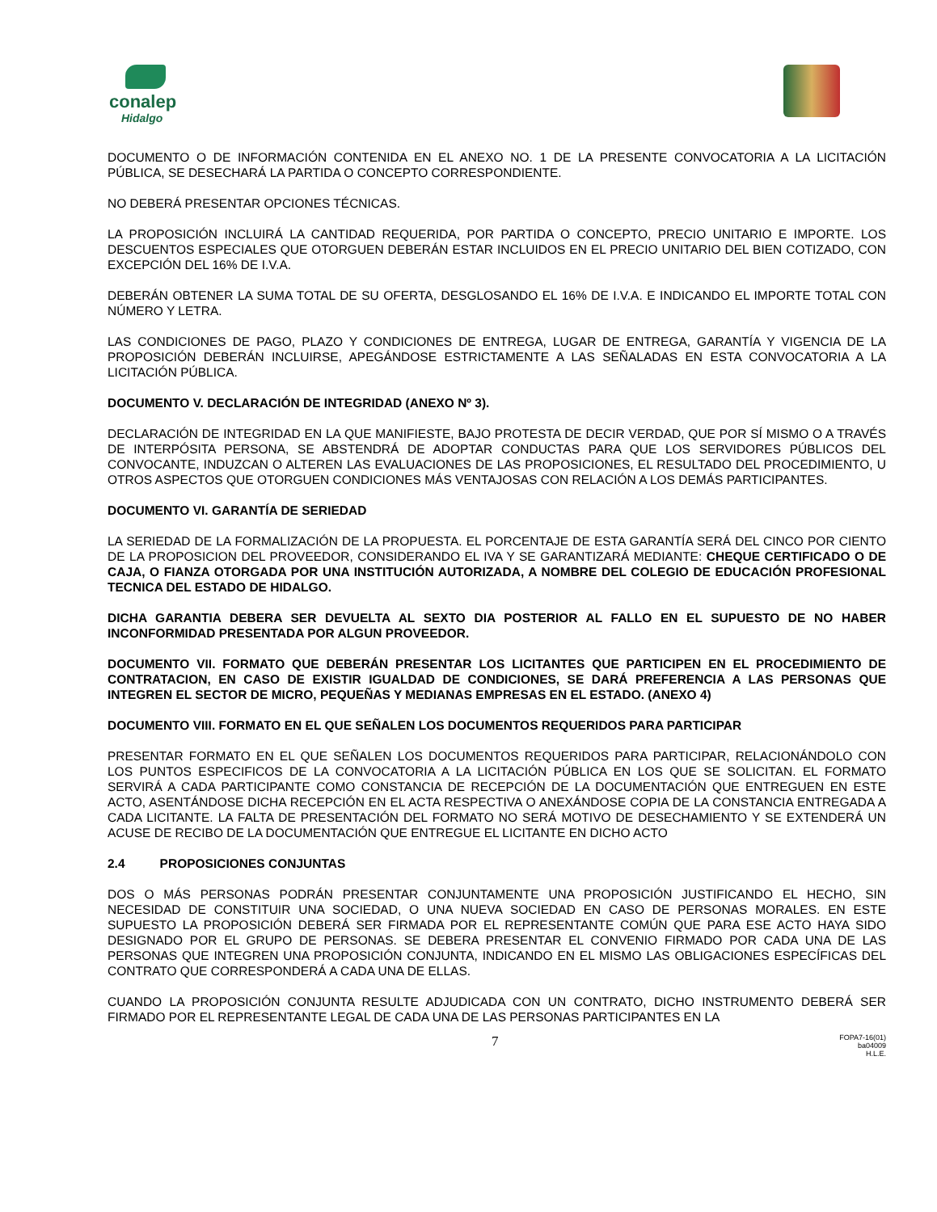conalep
Hidalgo
DOCUMENTO O DE INFORMACIÓN CONTENIDA EN EL ANEXO NO. 1 DE LA PRESENTE CONVOCATORIA A LA LICITACIÓN PÚBLICA, SE DESECHARÁ LA PARTIDA O CONCEPTO CORRESPONDIENTE.
NO DEBERÁ PRESENTAR OPCIONES TÉCNICAS.
LA PROPOSICIÓN INCLUIRÁ LA CANTIDAD REQUERIDA, POR PARTIDA O CONCEPTO, PRECIO UNITARIO E IMPORTE. LOS DESCUENTOS ESPECIALES QUE OTORGUEN DEBERÁN ESTAR INCLUIDOS EN EL PRECIO UNITARIO DEL BIEN COTIZADO, CON EXCEPCIÓN DEL 16% DE I.V.A.
DEBERÁN OBTENER LA SUMA TOTAL DE SU OFERTA, DESGLOSANDO EL 16% DE I.V.A. E INDICANDO EL IMPORTE TOTAL CON NÚMERO Y LETRA.
LAS CONDICIONES DE PAGO, PLAZO Y CONDICIONES DE ENTREGA, LUGAR DE ENTREGA, GARANTÍA Y VIGENCIA DE LA PROPOSICIÓN DEBERÁN INCLUIRSE, APEGÁNDOSE ESTRICTAMENTE A LAS SEÑALADAS EN ESTA CONVOCATORIA A LA LICITACIÓN PÚBLICA.
DOCUMENTO V. DECLARACIÓN DE INTEGRIDAD (ANEXO Nº 3).
DECLARACIÓN DE INTEGRIDAD EN LA QUE MANIFIESTE, BAJO PROTESTA DE DECIR VERDAD, QUE POR SÍ MISMO O A TRAVÉS DE INTERPÓSITA PERSONA, SE ABSTENDRÁ DE ADOPTAR CONDUCTAS PARA QUE LOS SERVIDORES PÚBLICOS DEL CONVOCANTE, INDUZCAN O ALTEREN LAS EVALUACIONES DE LAS PROPOSICIONES, EL RESULTADO DEL PROCEDIMIENTO, U OTROS ASPECTOS QUE OTORGUEN CONDICIONES MÁS VENTAJOSAS CON RELACIÓN A LOS DEMÁS PARTICIPANTES.
DOCUMENTO VI. GARANTÍA DE SERIEDAD
LA SERIEDAD DE LA FORMALIZACIÓN DE LA PROPUESTA. EL PORCENTAJE DE ESTA GARANTÍA SERÁ DEL CINCO POR CIENTO DE LA PROPOSICION DEL PROVEEDOR, CONSIDERANDO EL IVA Y SE GARANTIZARÁ MEDIANTE: CHEQUE CERTIFICADO O DE CAJA, O FIANZA OTORGADA POR UNA INSTITUCIÓN AUTORIZADA, A NOMBRE DEL COLEGIO DE EDUCACIÓN PROFESIONAL TECNICA DEL ESTADO DE HIDALGO.
DICHA GARANTIA DEBERA SER DEVUELTA AL SEXTO DIA POSTERIOR AL FALLO EN EL SUPUESTO DE NO HABER INCONFORMIDAD PRESENTADA POR ALGUN PROVEEDOR.
DOCUMENTO VII. FORMATO QUE DEBERÁN PRESENTAR LOS LICITANTES QUE PARTICIPEN EN EL PROCEDIMIENTO DE CONTRATACION, EN CASO DE EXISTIR IGUALDAD DE CONDICIONES, SE DARÁ PREFERENCIA A LAS PERSONAS QUE INTEGREN EL SECTOR DE MICRO, PEQUEÑAS Y MEDIANAS EMPRESAS EN EL ESTADO. (ANEXO 4)
DOCUMENTO VIII. FORMATO EN EL QUE SEÑALEN LOS DOCUMENTOS REQUERIDOS PARA PARTICIPAR
PRESENTAR FORMATO EN EL QUE SEÑALEN LOS DOCUMENTOS REQUERIDOS PARA PARTICIPAR, RELACIONÁNDOLO CON LOS PUNTOS ESPECIFICOS DE LA CONVOCATORIA A LA LICITACIÓN PÚBLICA EN LOS QUE SE SOLICITAN. EL FORMATO SERVIRÁ A CADA PARTICIPANTE COMO CONSTANCIA DE RECEPCIÓN DE LA DOCUMENTACIÓN QUE ENTREGUEN EN ESTE ACTO, ASENTÁNDOSE DICHA RECEPCIÓN EN EL ACTA RESPECTIVA O ANEXÁNDOSE COPIA DE LA CONSTANCIA ENTREGADA A CADA LICITANTE. LA FALTA DE PRESENTACIÓN DEL FORMATO NO SERÁ MOTIVO DE DESECHAMIENTO Y SE EXTENDERÁ UN ACUSE DE RECIBO DE LA DOCUMENTACIÓN QUE ENTREGUE EL LICITANTE EN DICHO ACTO
2.4 PROPOSICIONES CONJUNTAS
DOS O MÁS PERSONAS PODRÁN PRESENTAR CONJUNTAMENTE UNA PROPOSICIÓN JUSTIFICANDO EL HECHO, SIN NECESIDAD DE CONSTITUIR UNA SOCIEDAD, O UNA NUEVA SOCIEDAD EN CASO DE PERSONAS MORALES. EN ESTE SUPUESTO LA PROPOSICIÓN DEBERÁ SER FIRMADA POR EL REPRESENTANTE COMÚN QUE PARA ESE ACTO HAYA SIDO DESIGNADO POR EL GRUPO DE PERSONAS. SE DEBERA PRESENTAR EL CONVENIO FIRMADO POR CADA UNA DE LAS PERSONAS QUE INTEGREN UNA PROPOSICIÓN CONJUNTA, INDICANDO EN EL MISMO LAS OBLIGACIONES ESPECÍFICAS DEL CONTRATO QUE CORRESPONDERÁ A CADA UNA DE ELLAS.
CUANDO LA PROPOSICIÓN CONJUNTA RESULTE ADJUDICADA CON UN CONTRATO, DICHO INSTRUMENTO DEBERÁ SER FIRMADO POR EL REPRESENTANTE LEGAL DE CADA UNA DE LAS PERSONAS PARTICIPANTES EN LA
7
FOPA7-16(01)
ba04009
H.L.E.